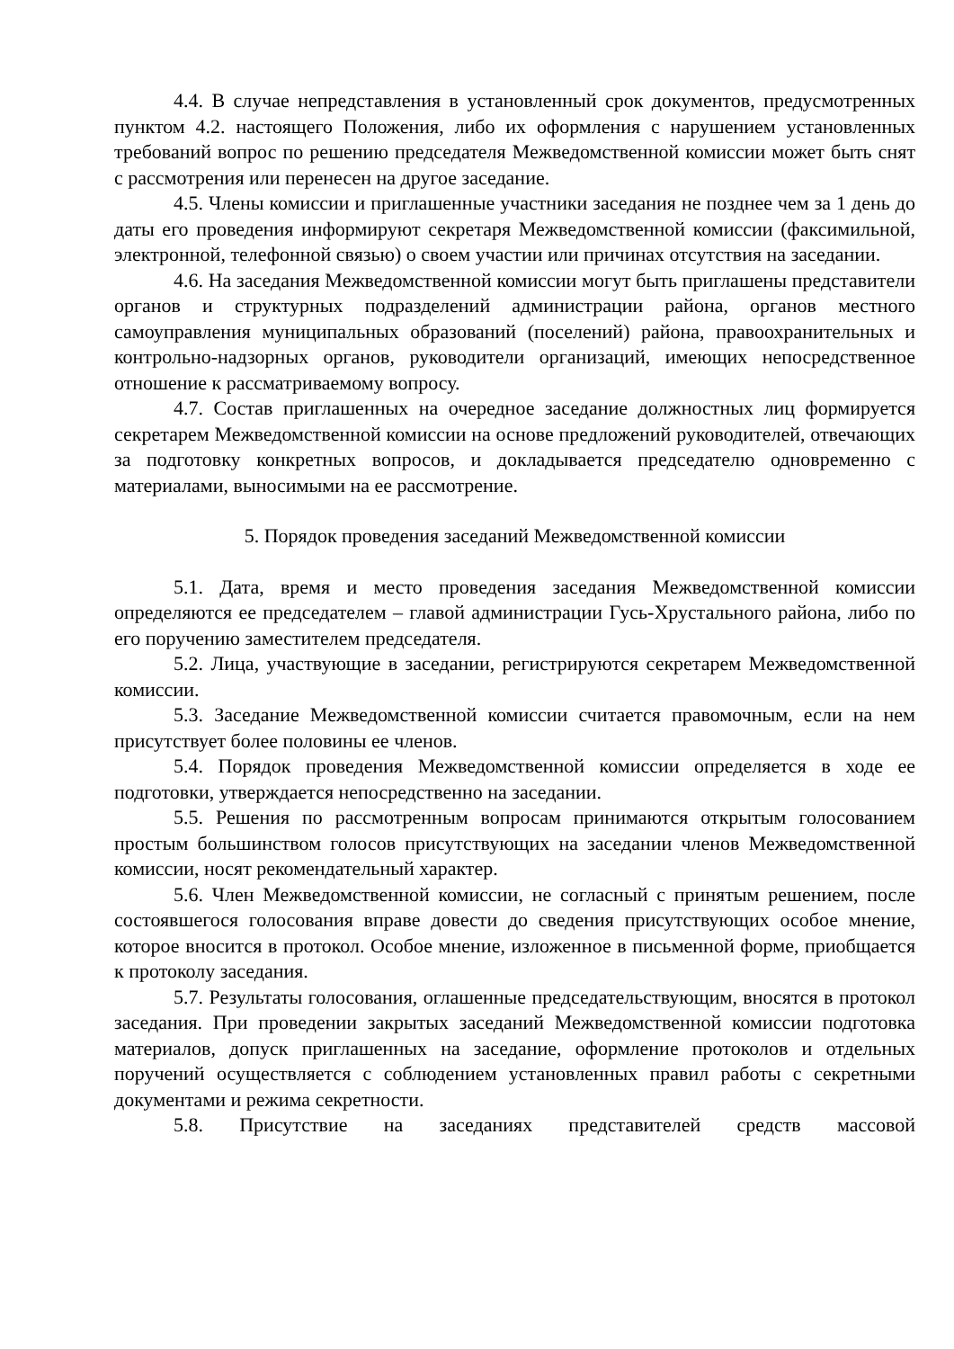4.4. В случае непредставления в установленный срок документов, предусмотренных пунктом 4.2. настоящего Положения, либо их оформления с нарушением установленных требований вопрос по решению председателя Межведомственной комиссии может быть снят с рассмотрения или перенесен на другое заседание.
4.5. Члены комиссии и приглашенные участники заседания не позднее чем за 1 день до даты его проведения информируют секретаря Межведомственной комиссии (факсимильной, электронной, телефонной связью) о своем участии или причинах отсутствия на заседании.
4.6. На заседания Межведомственной комиссии могут быть приглашены представители органов и структурных подразделений администрации района, органов местного самоуправления муниципальных образований (поселений) района, правоохранительных и контрольно-надзорных органов, руководители организаций, имеющих непосредственное отношение к рассматриваемому вопросу.
4.7. Состав приглашенных на очередное заседание должностных лиц формируется секретарем Межведомственной комиссии на основе предложений руководителей, отвечающих за подготовку конкретных вопросов, и докладывается председателю одновременно с материалами, выносимыми на ее рассмотрение.
5. Порядок проведения заседаний Межведомственной комиссии
5.1. Дата, время и место проведения заседания Межведомственной комиссии определяются ее председателем – главой администрации Гусь-Хрустального района, либо по его поручению заместителем председателя.
5.2. Лица, участвующие в заседании, регистрируются секретарем Межведомственной комиссии.
5.3. Заседание Межведомственной комиссии считается правомочным, если на нем присутствует более половины ее членов.
5.4. Порядок проведения Межведомственной комиссии определяется в ходе ее подготовки, утверждается непосредственно на заседании.
5.5. Решения по рассмотренным вопросам принимаются открытым голосованием простым большинством голосов присутствующих на заседании членов Межведомственной комиссии, носят рекомендательный характер.
5.6. Член Межведомственной комиссии, не согласный с принятым решением, после состоявшегося голосования вправе довести до сведения присутствующих особое мнение, которое вносится в протокол. Особое мнение, изложенное в письменной форме, приобщается к протоколу заседания.
5.7. Результаты голосования, оглашенные председательствующим, вносятся в протокол заседания. При проведении закрытых заседаний Межведомственной комиссии подготовка материалов, допуск приглашенных на заседание, оформление протоколов и отдельных поручений осуществляется с соблюдением установленных правил работы с секретными документами и режима секретности.
5.8. Присутствие на заседаниях представителей средств массовой